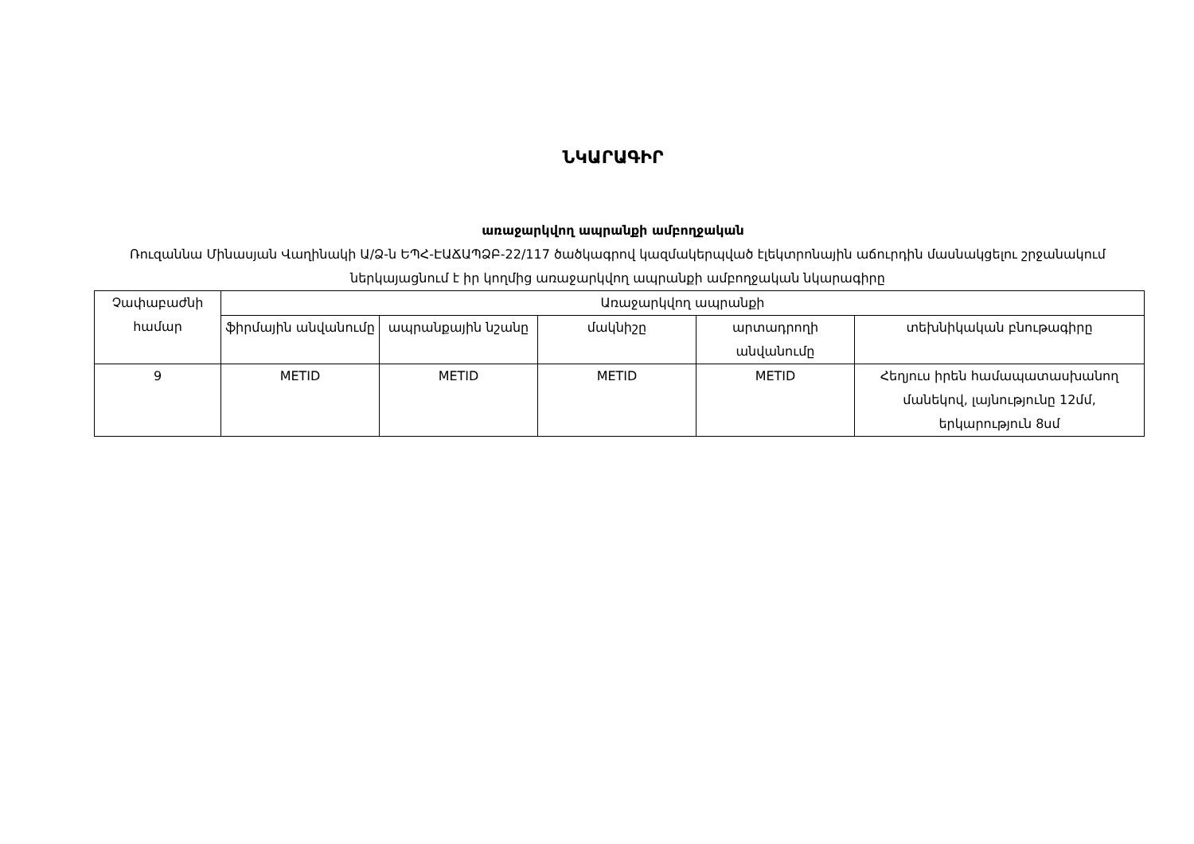ՆԿԱՐԱԳԻՐ
առաջարկվող ապրանքի ամբողջական
Ռուզաննա Մինասյան Վաղինակի Ա/Ձ-ն ԵՊՀ-ԷԱՃԱՊՁԲ-22/117 ծածկագրով կազմակերպված էլեկտրոնային աճուրդին մասնակցելու շրջանակում ներկայացնում է իր կողմից առաջարկվող ապրանքի ամբողջական նկարագիրը
| Չափաբաժնի համար | Առաջարկվող ապրանքի | | | | |
| --- | --- | --- | --- | --- | --- |
| | ֆիրմային անվանումը | ապրանքային նշանը | մակնիշը | արտադրողի անվանումը | տեխնիկական բնութագիրը |
| 9 | METID | METID | METID | METID | Հեղյուս իրեն համապատասխանող մանեկով, լայնությունը 12մմ, երկարություն 8սմ |